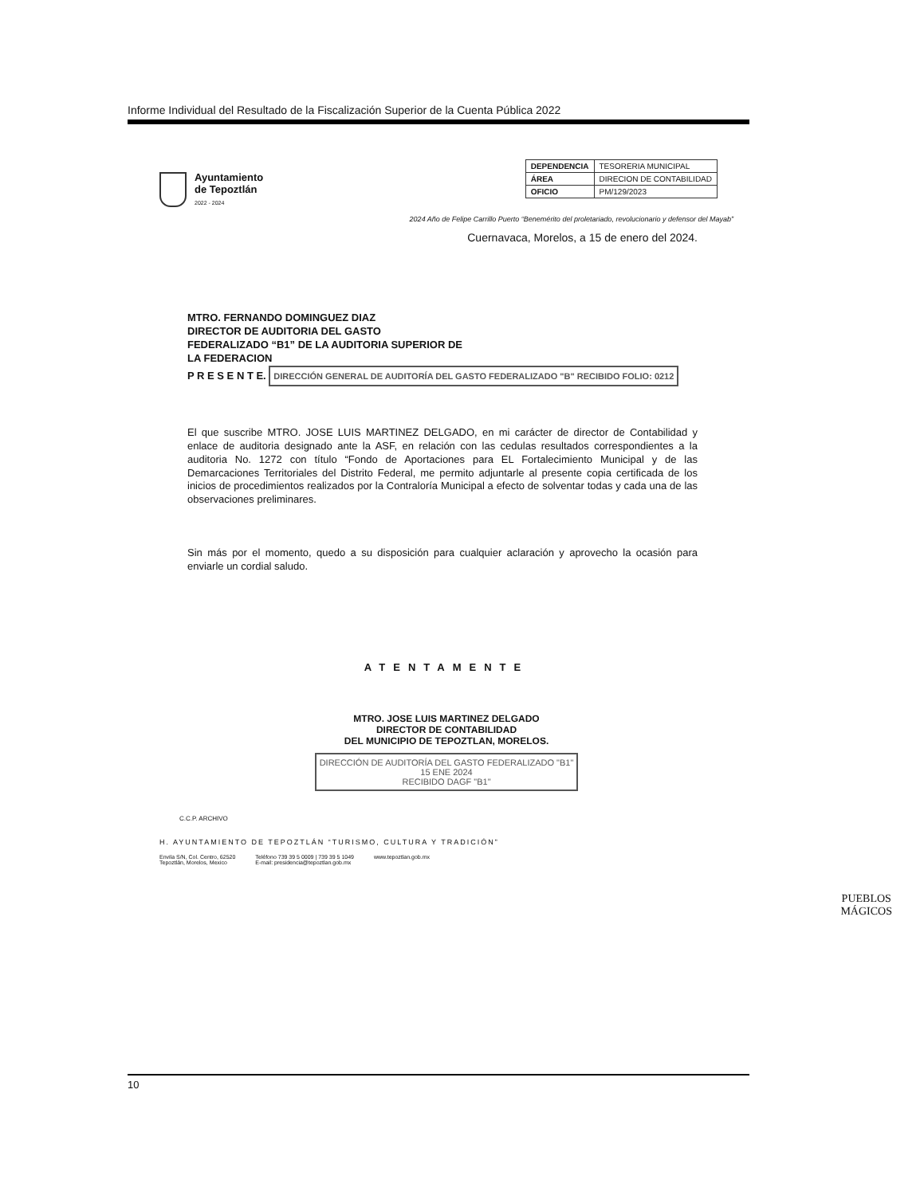Informe Individual del Resultado de la Fiscalización Superior de la Cuenta Pública 2022
Ayuntamiento
de Tepoztlán
2022 - 2024
| DEPENDENCIA | TESORERIA MUNICIPAL |
| ÁREA | DIRECION DE CONTABILIDAD |
| OFICIO | PM/129/2023 |
2024 Año de Felipe Carrillo Puerto “Benemérito del proletariado, revolucionario y defensor del Mayab”
Cuernavaca, Morelos, a 15 de enero del 2024.
MTRO. FERNANDO DOMINGUEZ DIAZ
DIRECTOR DE AUDITORIA DEL GASTO
FEDERALIZADO “B1” DE LA AUDITORIA SUPERIOR DE
LA FEDERACION
P R E S E N T E. DIRECCIÓN GENERAL DE AUDITORÍA DEL GASTO FEDERALIZADO "B" RECIBIDO FOLIO: 0212
El que suscribe MTRO. JOSE LUIS MARTINEZ DELGADO, en mi carácter de director de Contabilidad y enlace de auditoria designado ante la ASF, en relación con las cedulas resultados correspondientes a la auditoria No. 1272 con título “Fondo de Aportaciones para EL Fortalecimiento Municipal y de las Demarcaciones Territoriales del Distrito Federal, me permito adjuntarle al presente copia certificada de los inicios de procedimientos realizados por la Contraloría Municipal a efecto de solventar todas y cada una de las observaciones preliminares.
Sin más por el momento, quedo a su disposición para cualquier aclaración y aprovecho la ocasión para enviarle un cordial saludo.
ATENTAMENTE
MTRO. JOSE LUIS MARTINEZ DELGADO
DIRECTOR DE CONTABILIDAD
DEL MUNICIPIO DE TEPOZTLAN, MORELOS.
DIRECCIÓN DE AUDITORÍA DEL GASTO FEDERALIZADO "B1"
15 ENE 2024
RECIBIDO DAGF "B1"
C.C.P. ARCHIVO
H. AYUNTAMIENTO DE TEPOZTLÁN “TURISMO, CULTURA Y TRADICIÓN”
Envila S/N, Col. Centro, 62520
Tepoztlán, Morelos, Mexico Teléfono 739 39 5 0009 | 739 39 5 1049
E-mail: presidencia@tepoztlan.gob.mx www.tepoztlan.gob.mx
PUEBLOS
MÁGICOS
10